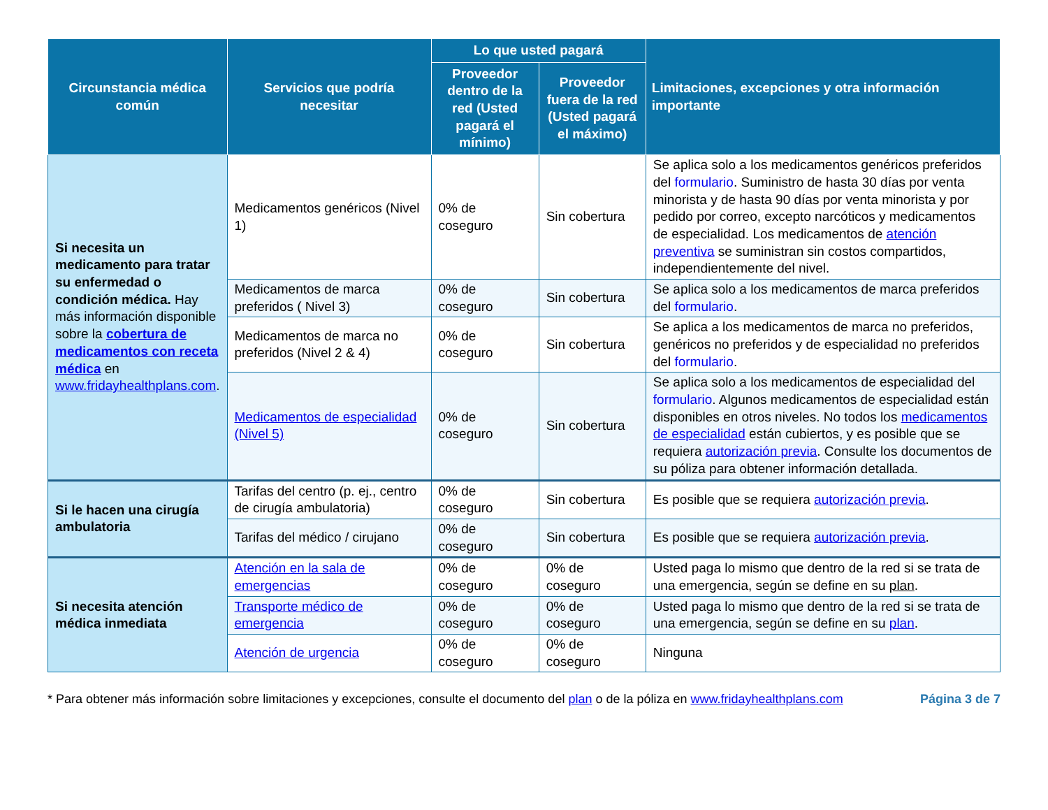| Circunstancia médica común | Servicios que podría necesitar | Lo que usted pagará | | Limitaciones, excepciones y otra información importante |
| --- | --- | --- | --- | --- |
| | | Proveedor dentro de la red (Usted pagará el mínimo) | Proveedor fuera de la red (Usted pagará el máximo) | |
| Si necesita un medicamento para tratar su enfermedad o condición médica. Hay más información disponible sobre la cobertura de medicamentos con receta médica en www.fridayhealthplans.com . | Medicamentos genéricos (Nivel 1) | 0% de coseguro | Sin cobertura | Se aplica solo a los medicamentos genéricos preferidos del formulario . Suministro de hasta 30 días por venta minorista y de hasta 90 días por venta minorista y por pedido por correo, excepto narcóticos y medicamentos de especialidad. Los medicamentos de atención preventiva se suministran sin costos compartidos, independientemente del nivel. |
| | Medicamentos de marca preferidos ( Nivel 3) | 0% de coseguro | Sin cobertura | Se aplica solo a los medicamentos de marca preferidos del formulario . |
| | Medicamentos de marca no preferidos (Nivel 2 & 4) | 0% de coseguro | Sin cobertura | Se aplica a los medicamentos de marca no preferidos, genéricos no preferidos y de especialidad no preferidos del formulario . |
| | Medicamentos de especialidad (Nivel 5) | 0% de coseguro | Sin cobertura | Se aplica solo a los medicamentos de especialidad del formulario . Algunos medicamentos de especialidad están disponibles en otros niveles. No todos los medicamentos de especialidad están cubiertos, y es posible que se requiera autorización previa . Consulte los documentos de su póliza para obtener información detallada. |
| Si le hacen una cirugía ambulatoria | Tarifas del centro (p. ej., centro de cirugía ambulatoria) | 0% de coseguro | Sin cobertura | Es posible que se requiera autorización previa . |
| | Tarifas del médico / cirujano | 0% de coseguro | Sin cobertura | Es posible que se requiera autorización previa . |
| Si necesita atención médica inmediata | Atención en la sala de emergencias | 0% de coseguro | 0% de coseguro | Usted paga lo mismo que dentro de la red si se trata de una emergencia, según se define en su plan . |
| | Transporte médico de emergencia | 0% de coseguro | 0% de coseguro | Usted paga lo mismo que dentro de la red si se trata de una emergencia, según se define en su plan . |
| | Atención de urgencia | 0% de coseguro | 0% de coseguro | Ninguna |
* Para obtener más información sobre limitaciones y excepciones, consulte el documento del plan o de la póliza en www.fridayhealthplans.com
Página 3 de 7